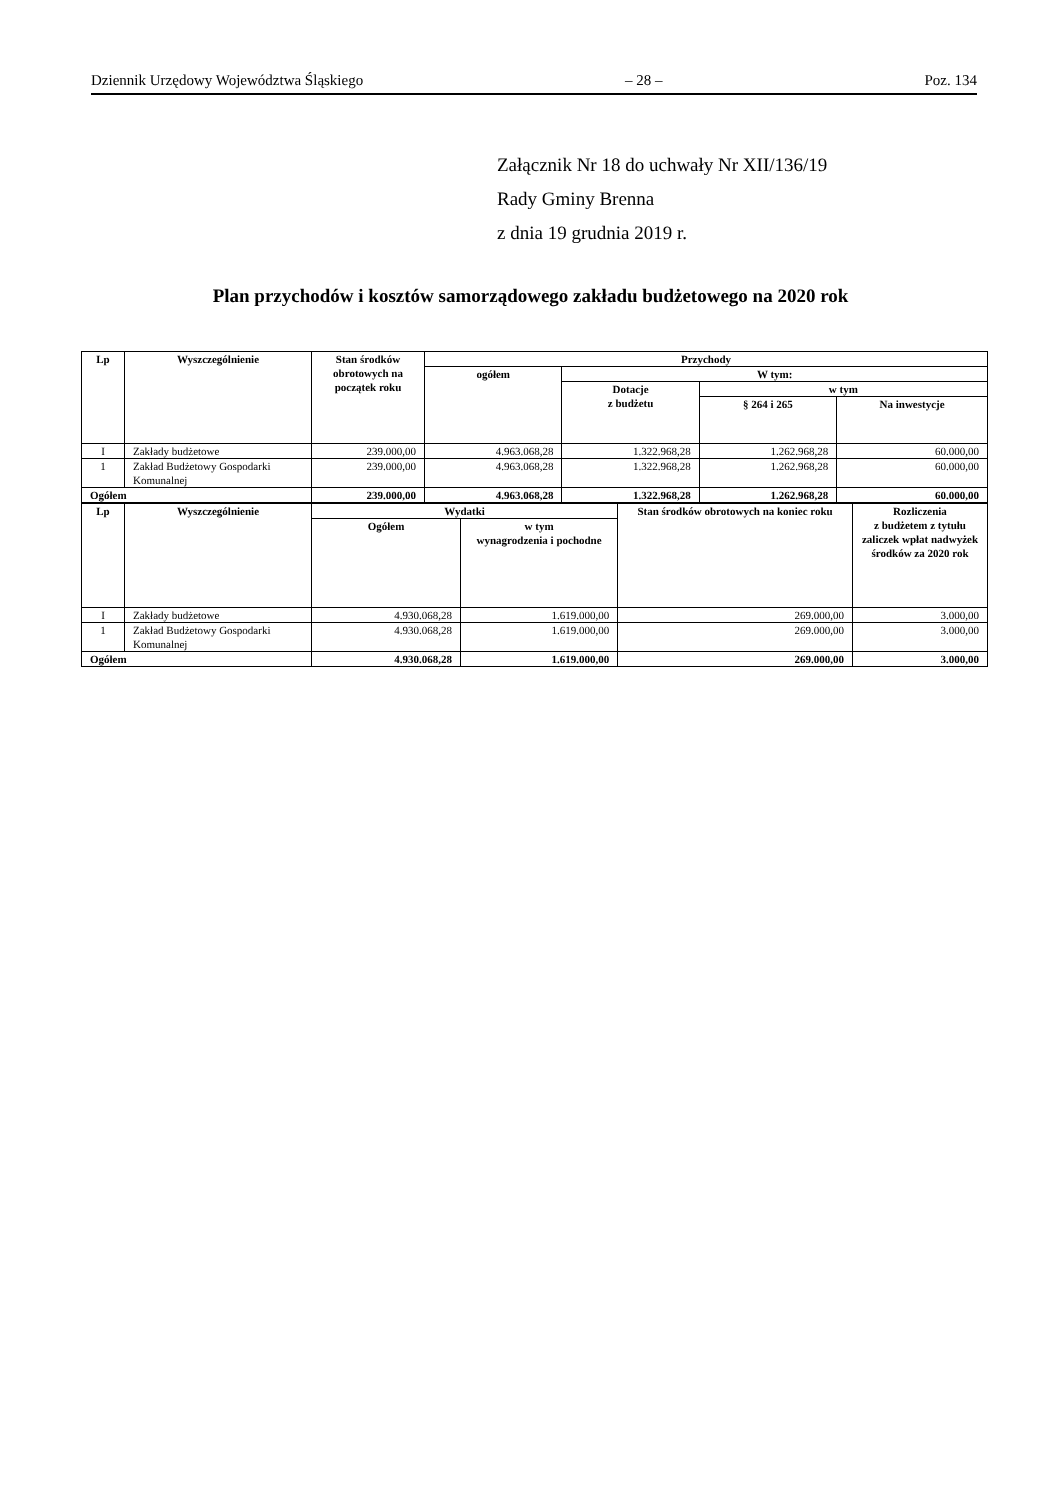Dziennik Urzędowy Województwa Śląskiego – 28 – Poz. 134
Załącznik Nr 18 do uchwały Nr XII/136/19
Rady Gminy Brenna
z dnia 19 grudnia 2019 r.
Plan przychodów i kosztów samorządowego zakładu budżetowego na 2020 rok
| Lp | Wyszczególnienie | Stan środków obrotowych na początek roku | Przychody | | | |
| --- | --- | --- | --- | --- | --- | --- |
| | | | ogółem | W tym: | | |
| | | | | Dotacje z budżetu | w tym | |
| | | | | | § 264 i 265 | Na inwestycje |
| I | Zakłady budżetowe | 239.000,00 | 4.963.068,28 | 1.322.968,28 | 1.262.968,28 | 60.000,00 |
| 1 | Zakład Budżetowy Gospodarki Komunalnej | 239.000,00 | 4.963.068,28 | 1.322.968,28 | 1.262.968,28 | 60.000,00 |
| Ogółem | | 239.000,00 | 4.963.068,28 | 1.322.968,28 | 1.262.968,28 | 60.000,00 |
| Lp | Wyszczególnienie | Wydatki | | Stan środków obrotowych na koniec roku | Rozliczenia z budżetem z tytułu zaliczek wpłat nadwyżek środków za 2020 rok |
| --- | --- | --- | --- | --- | --- |
| | | Ogółem | w tym wynagrodzenia i pochodne | | |
| I | Zakłady budżetowe | 4.930.068,28 | 1.619.000,00 | 269.000,00 | 3.000,00 |
| 1 | Zakład Budżetowy Gospodarki Komunalnej | 4.930.068,28 | 1.619.000,00 | 269.000,00 | 3.000,00 |
| Ogółem | | 4.930.068,28 | 1.619.000,00 | 269.000,00 | 3.000,00 |